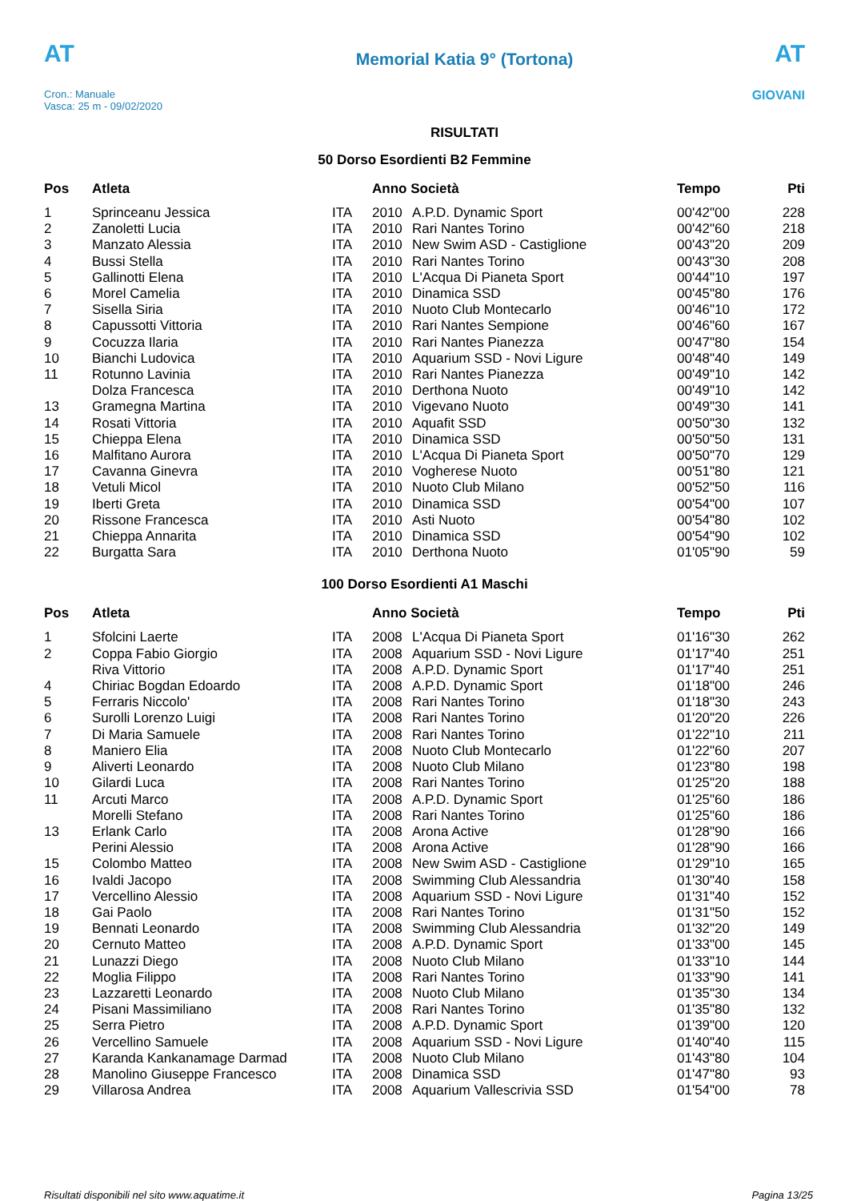AT
Cron.: Manuale
Vasca: 25 m - 09/02/2020
Memorial Katia 9° (Tortona)
RISULTATI
AT
GIOVANI
50 Dorso Esordienti B2 Femmine
| Pos | Atleta | | Anno Società | | Tempo | Pti |
| --- | --- | --- | --- | --- | --- | --- |
| 1 | Sprinceanu Jessica | ITA | 2010 | A.P.D. Dynamic Sport | 00'42"00 | 228 |
| 2 | Zanoletti Lucia | ITA | 2010 | Rari Nantes Torino | 00'42"60 | 218 |
| 3 | Manzato Alessia | ITA | 2010 | New Swim ASD - Castiglione | 00'43"20 | 209 |
| 4 | Bussi Stella | ITA | 2010 | Rari Nantes Torino | 00'43"30 | 208 |
| 5 | Gallinotti Elena | ITA | 2010 | L'Acqua Di Pianeta Sport | 00'44"10 | 197 |
| 6 | Morel Camelia | ITA | 2010 | Dinamica SSD | 00'45"80 | 176 |
| 7 | Sisella Siria | ITA | 2010 | Nuoto Club Montecarlo | 00'46"10 | 172 |
| 8 | Capussotti Vittoria | ITA | 2010 | Rari Nantes Sempione | 00'46"60 | 167 |
| 9 | Cocuzza Ilaria | ITA | 2010 | Rari Nantes Pianezza | 00'47"80 | 154 |
| 10 | Bianchi Ludovica | ITA | 2010 | Aquarium SSD - Novi Ligure | 00'48"40 | 149 |
| 11 | Rotunno Lavinia | ITA | 2010 | Rari Nantes Pianezza | 00'49"10 | 142 |
| | Dolza Francesca | ITA | 2010 | Derthona Nuoto | 00'49"10 | 142 |
| 13 | Gramegna Martina | ITA | 2010 | Vigevano Nuoto | 00'49"30 | 141 |
| 14 | Rosati Vittoria | ITA | 2010 | Aquafit SSD | 00'50"30 | 132 |
| 15 | Chieppa Elena | ITA | 2010 | Dinamica SSD | 00'50"50 | 131 |
| 16 | Malfitano Aurora | ITA | 2010 | L'Acqua Di Pianeta Sport | 00'50"70 | 129 |
| 17 | Cavanna Ginevra | ITA | 2010 | Vogherese Nuoto | 00'51"80 | 121 |
| 18 | Vetuli Micol | ITA | 2010 | Nuoto Club Milano | 00'52"50 | 116 |
| 19 | Iberti Greta | ITA | 2010 | Dinamica SSD | 00'54"00 | 107 |
| 20 | Rissone Francesca | ITA | 2010 | Asti Nuoto | 00'54"80 | 102 |
| 21 | Chieppa Annarita | ITA | 2010 | Dinamica SSD | 00'54"90 | 102 |
| 22 | Burgatta Sara | ITA | 2010 | Derthona Nuoto | 01'05"90 | 59 |
100 Dorso Esordienti A1 Maschi
| Pos | Atleta | | Anno Società | | Tempo | Pti |
| --- | --- | --- | --- | --- | --- | --- |
| 1 | Sfolcini Laerte | ITA | 2008 | L'Acqua Di Pianeta Sport | 01'16"30 | 262 |
| 2 | Coppa Fabio Giorgio | ITA | 2008 | Aquarium SSD - Novi Ligure | 01'17"40 | 251 |
| | Riva Vittorio | ITA | 2008 | A.P.D. Dynamic Sport | 01'17"40 | 251 |
| 4 | Chiriac Bogdan Edoardo | ITA | 2008 | A.P.D. Dynamic Sport | 01'18"00 | 246 |
| 5 | Ferraris Niccolo' | ITA | 2008 | Rari Nantes Torino | 01'18"30 | 243 |
| 6 | Surolli Lorenzo Luigi | ITA | 2008 | Rari Nantes Torino | 01'20"20 | 226 |
| 7 | Di Maria Samuele | ITA | 2008 | Rari Nantes Torino | 01'22"10 | 211 |
| 8 | Maniero Elia | ITA | 2008 | Nuoto Club Montecarlo | 01'22"60 | 207 |
| 9 | Aliverti Leonardo | ITA | 2008 | Nuoto Club Milano | 01'23"80 | 198 |
| 10 | Gilardi Luca | ITA | 2008 | Rari Nantes Torino | 01'25"20 | 188 |
| 11 | Arcuti Marco | ITA | 2008 | A.P.D. Dynamic Sport | 01'25"60 | 186 |
| | Morelli Stefano | ITA | 2008 | Rari Nantes Torino | 01'25"60 | 186 |
| 13 | Erlank Carlo | ITA | 2008 | Arona Active | 01'28"90 | 166 |
| | Perini Alessio | ITA | 2008 | Arona Active | 01'28"90 | 166 |
| 15 | Colombo Matteo | ITA | 2008 | New Swim ASD - Castiglione | 01'29"10 | 165 |
| 16 | Ivaldi Jacopo | ITA | 2008 | Swimming Club Alessandria | 01'30"40 | 158 |
| 17 | Vercellino Alessio | ITA | 2008 | Aquarium SSD - Novi Ligure | 01'31"40 | 152 |
| 18 | Gai Paolo | ITA | 2008 | Rari Nantes Torino | 01'31"50 | 152 |
| 19 | Bennati Leonardo | ITA | 2008 | Swimming Club Alessandria | 01'32"20 | 149 |
| 20 | Cernuto Matteo | ITA | 2008 | A.P.D. Dynamic Sport | 01'33"00 | 145 |
| 21 | Lunazzi Diego | ITA | 2008 | Nuoto Club Milano | 01'33"10 | 144 |
| 22 | Moglia Filippo | ITA | 2008 | Rari Nantes Torino | 01'33"90 | 141 |
| 23 | Lazzaretti Leonardo | ITA | 2008 | Nuoto Club Milano | 01'35"30 | 134 |
| 24 | Pisani Massimiliano | ITA | 2008 | Rari Nantes Torino | 01'35"80 | 132 |
| 25 | Serra Pietro | ITA | 2008 | A.P.D. Dynamic Sport | 01'39"00 | 120 |
| 26 | Vercellino Samuele | ITA | 2008 | Aquarium SSD - Novi Ligure | 01'40"40 | 115 |
| 27 | Karanda Kankanamage Darmad | ITA | 2008 | Nuoto Club Milano | 01'43"80 | 104 |
| 28 | Manolino Giuseppe Francesco | ITA | 2008 | Dinamica SSD | 01'47"80 | 93 |
| 29 | Villarosa Andrea | ITA | 2008 | Aquarium Vallescrivia SSD | 01'54"00 | 78 |
Risultati disponibili nel sito www.aquatime.it Pagina 13/25